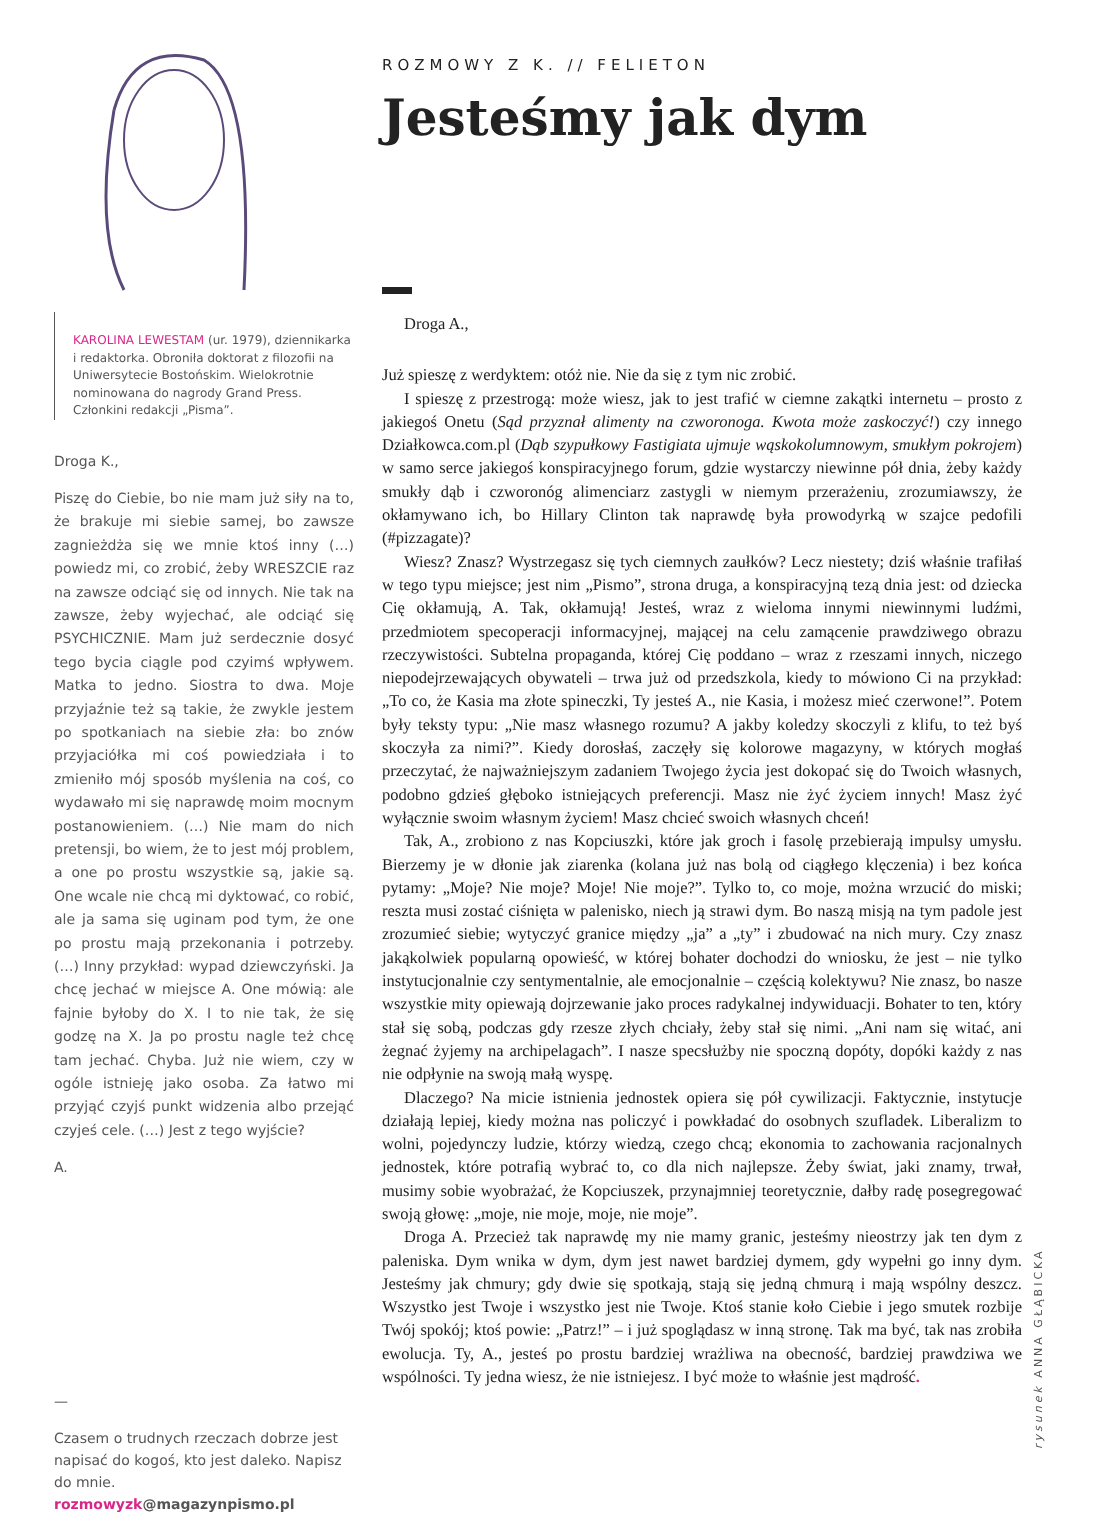KAROLINA LEWESTAM (ur. 1979), dziennikarka i redaktorka. Obroniła doktorat z filozofii na Uniwersytecie Bostońskim. Wielokrotnie nominowana do nagrody Grand Press. Członkini redakcji „Pisma”.
Droga K.,
Piszę do Ciebie, bo nie mam już siły na to, że brakuje mi siebie samej, bo zawsze zagnieżdża się we mnie ktoś inny (…) powiedz mi, co zrobić, żeby WRESZCIE raz na zawsze odciąć się od innych. Nie tak na zawsze, żeby wyjechać, ale odciąć się PSYCHICZNIE. Mam już serdecznie dosyć tego bycia ciągle pod czyimś wpływem. Matka to jedno. Siostra to dwa. Moje przyjaźnie też są takie, że zwykle jestem po spotkaniach na siebie zła: bo znów przyjaciółka mi coś powiedziała i to zmieniło mój sposób myślenia na coś, co wydawało mi się naprawdę moim mocnym postanowieniem. (…) Nie mam do nich pretensji, bo wiem, że to jest mój problem, a one po prostu wszystkie są, jakie są. One wcale nie chcą mi dyktować, co robić, ale ja sama się uginam pod tym, że one po prostu mają przekonania i potrzeby. (…) Inny przykład: wypad dziewczyński. Ja chcę jechać w miejsce A. One mówią: ale fajnie byłoby do X. I to nie tak, że się godzę na X. Ja po prostu nagle też chcę tam jechać. Chyba. Już nie wiem, czy w ogóle istnieję jako osoba. Za łatwo mi przyjąć czyjś punkt widzenia albo przejąć czyjeś cele. (…) Jest z tego wyjście?
A.
—
Czasem o trudnych rzeczach dobrze jest napisać do kogoś, kto jest daleko. Napisz do mnie. rozmowyzk@magazynpismo.pl
ROZMOWY Z K. // FELIETON
Jesteśmy jak dym
Droga A.,
Już spieszę z werdyktem: otóż nie. Nie da się z tym nic zrobić.
I spieszę z przestrogą: może wiesz, jak to jest trafić w ciemne zakątki internetu – prosto z jakiegoś Onetu (Sąd przyznał alimenty na czworonoga. Kwota może zaskoczyć!) czy innego Działkowca.com.pl (Dąb szypułkowy Fastigiata ujmuje wąskokolumnowym, smukłym pokrojem) w samo serce jakiegoś konspiracyjnego forum, gdzie wystarczy niewinne pół dnia, żeby każdy smukły dąb i czworonóg alimenciarz zastygli w niemym przerażeniu, zrozumiawszy, że okłamywano ich, bo Hillary Clinton tak naprawdę była prowodyrką w szajce pedofili (#pizzagate)?
Wiesz? Znasz? Wystrzegasz się tych ciemnych zaułków? Lecz niestety; dziś właśnie trafiłaś w tego typu miejsce; jest nim „Pismo”, strona druga, a konspiracyjną tezą dnia jest: od dziecka Cię okłamują, A. Tak, okłamują! Jesteś, wraz z wieloma innymi niewinnymi ludźmi, przedmiotem specoperacji informacyjnej, mającej na celu zamącenie prawdziwego obrazu rzeczywistości. Subtelna propaganda, której Cię poddano – wraz z rzeszami innych, niczego niepodejrzewających obywateli – trwa już od przedszkola, kiedy to mówiono Ci na przykład: „To co, że Kasia ma złote spineczki, Ty jesteś A., nie Kasia, i możesz mieć czerwone!”. Potem były teksty typu: „Nie masz własnego rozumu? A jakby koledzy skoczyli z klifu, to też byś skoczyła za nimi?”. Kiedy dorosłaś, zaczęły się kolorowe magazyny, w których mogłaś przeczytać, że najważniejszym zadaniem Twojego życia jest dokopać się do Twoich własnych, podobno gdzieś głęboko istniejących preferencji. Masz nie żyć życiem innych! Masz żyć wyłącznie swoim własnym życiem! Masz chcieć swoich własnych chceń!
Tak, A., zrobiono z nas Kopciuszki, które jak groch i fasolę przebierają impulsy umysłu. Bierzemy je w dłonie jak ziarenka (kolana już nas bolą od ciągłego klęczenia) i bez końca pytamy: „Moje? Nie moje? Moje! Nie moje?”. Tylko to, co moje, można wrzucić do miski; reszta musi zostać ciśnięta w palenisko, niech ją strawi dym. Bo naszą misją na tym padole jest zrozumieć siebie; wytyczyć granice między „ja” a „ty” i zbudować na nich mury. Czy znasz jakąkolwiek popularną opowieść, w której bohater dochodzi do wniosku, że jest – nie tylko instytucjonalnie czy sentymentalnie, ale emocjonalnie – częścią kolektywu? Nie znasz, bo nasze wszystkie mity opiewają dojrzewanie jako proces radykalnej indywiduacji. Bohater to ten, który stał się sobą, podczas gdy rzesze złych chciały, żeby stał się nimi. „Ani nam się witać, ani żegnać żyjemy na archipelagach”. I nasze specsłużby nie spoczną dopóty, dopóki każdy z nas nie odpłynie na swoją małą wyspę.
Dlaczego? Na micie istnienia jednostek opiera się pół cywilizacji. Faktycznie, instytucje działają lepiej, kiedy można nas policzyć i powkładać do osobnych szufladek. Liberalizm to wolni, pojedynczy ludzie, którzy wiedzą, czego chcą; ekonomia to zachowania racjonalnych jednostek, które potrafią wybrać to, co dla nich najlepsze. Żeby świat, jaki znamy, trwał, musimy sobie wyobrażać, że Kopciuszek, przynajmniej teoretycznie, dałby radę posegregować swoją głowę: „moje, nie moje, moje, nie moje”.
Droga A. Przecież tak naprawdę my nie mamy granic, jesteśmy nieostrzy jak ten dym z paleniska. Dym wnika w dym, dym jest nawet bardziej dymem, gdy wypełni go inny dym. Jesteśmy jak chmury; gdy dwie się spotkają, stają się jedną chmurą i mają wspólny deszcz. Wszystko jest Twoje i wszystko jest nie Twoje. Ktoś stanie koło Ciebie i jego smutek rozbije Twój spokój; ktoś powie: „Patrz!” – i już spoglądasz w inną stronę. Tak ma być, tak nas zrobiła ewolucja. Ty, A., jesteś po prostu bardziej wrażliwa na obecność, bardziej prawdziwa we wspólności. Ty jedna wiesz, że nie istniejesz. I być może to właśnie jest mądrość.
rysunek ANNA GŁĄBICKA